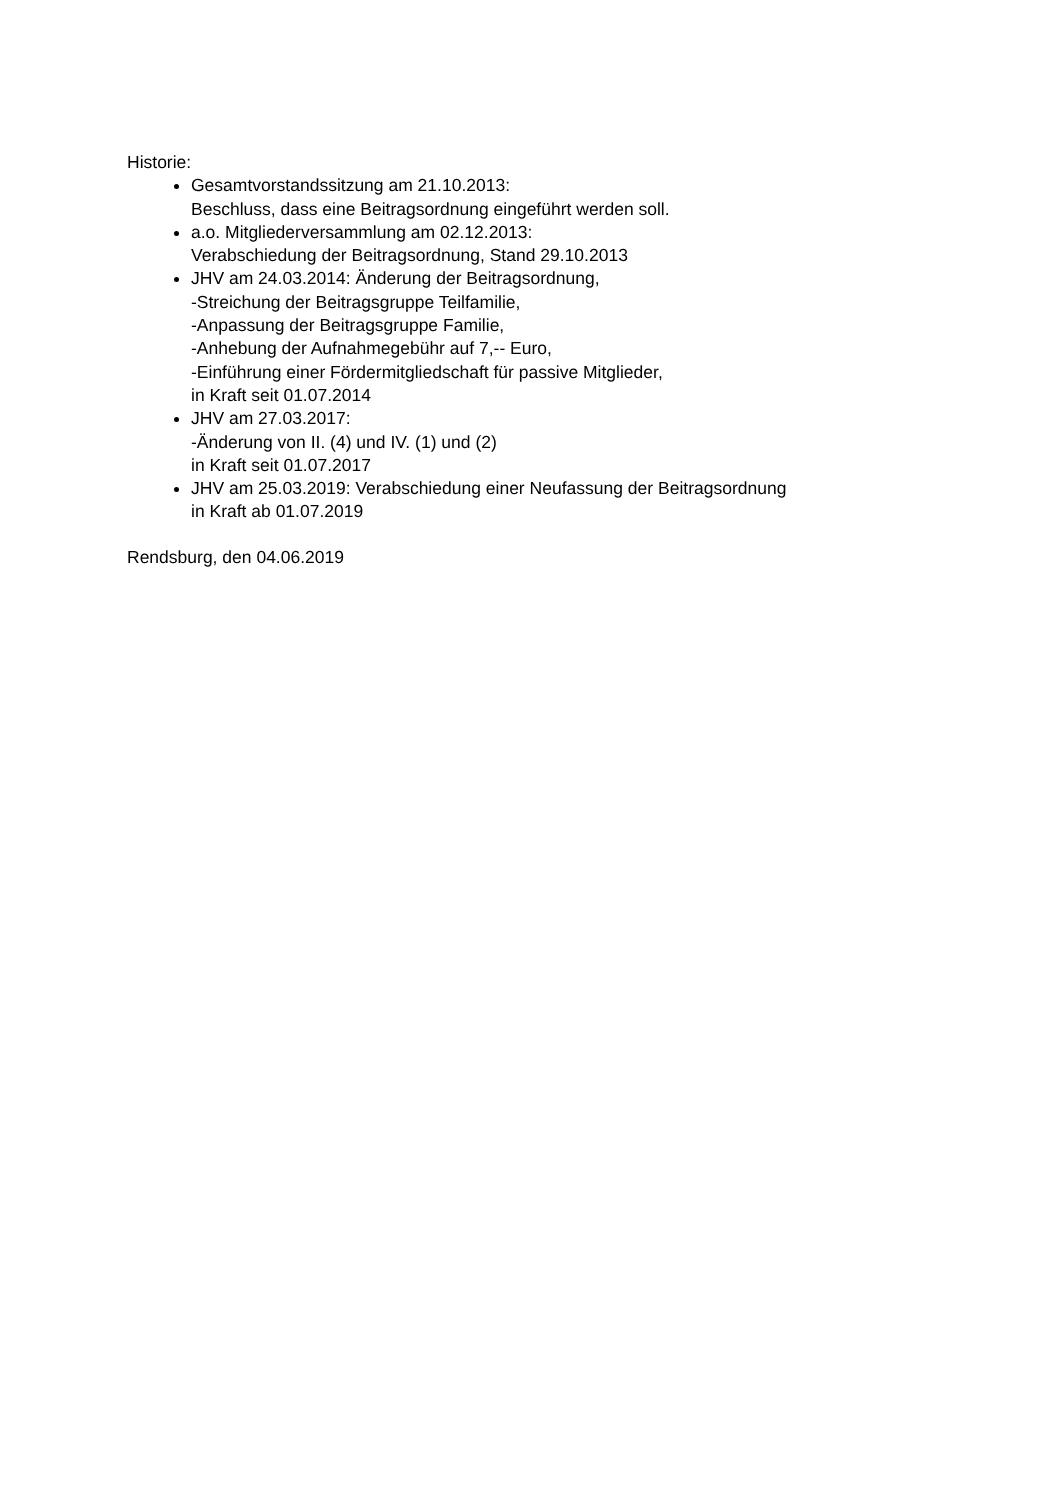Historie:
Gesamtvorstandssitzung am 21.10.2013:
Beschluss, dass eine Beitragsordnung eingeführt werden soll.
a.o. Mitgliederversammlung am 02.12.2013:
Verabschiedung der Beitragsordnung, Stand 29.10.2013
JHV am 24.03.2014: Änderung der Beitragsordnung,
-Streichung der Beitragsgruppe Teilfamilie,
-Anpassung der Beitragsgruppe Familie,
-Anhebung der Aufnahmegebühr auf 7,-- Euro,
-Einführung einer Fördermitgliedschaft für passive Mitglieder,
in Kraft seit 01.07.2014
JHV am 27.03.2017:
-Änderung von II. (4) und IV. (1) und (2)
in Kraft seit 01.07.2017
JHV am 25.03.2019: Verabschiedung einer Neufassung der Beitragsordnung
in Kraft ab 01.07.2019
Rendsburg, den 04.06.2019